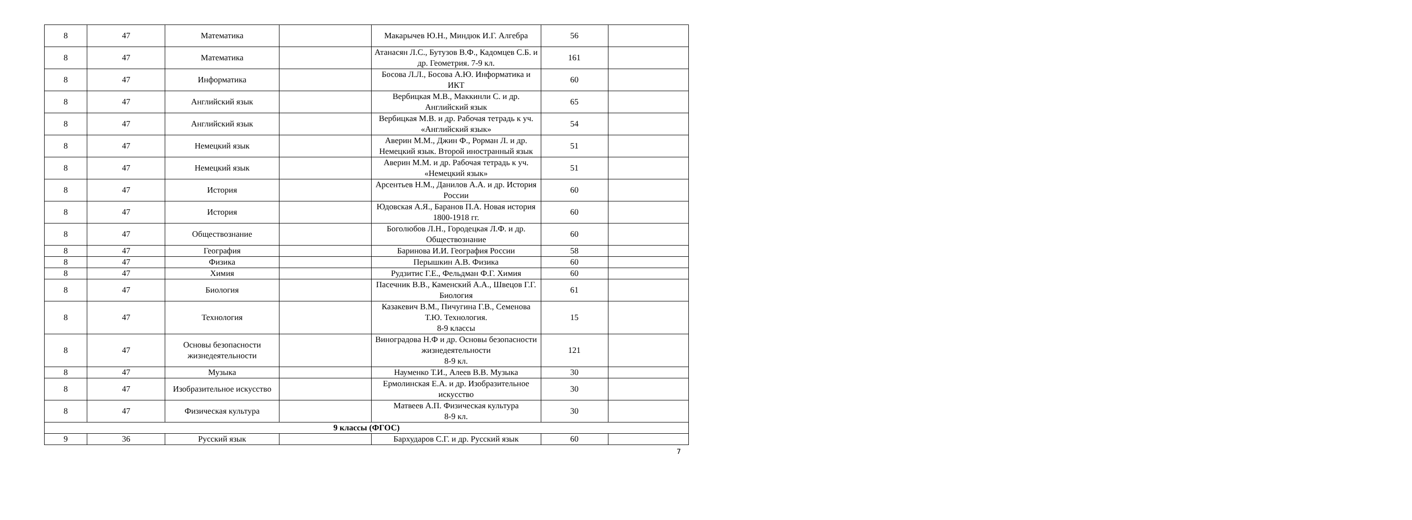| 8 | 47 | Математика | | Макарычев Ю.Н., Миндюк И.Г. Алгебра | 56 | |
| 8 | 47 | Математика | | Атанасян Л.С., Бутузов В.Ф., Кадомцев С.Б. и др. Геометрия. 7-9 кл. | 161 | |
| 8 | 47 | Информатика | | Босова Л.Л., Босова А.Ю. Информатика и ИКТ | 60 | |
| 8 | 47 | Английский язык | | Вербицкая М.В., Маккинли С. и др. Английский язык | 65 | |
| 8 | 47 | Английский язык | | Вербицкая М.В. и др. Рабочая тетрадь к уч. «Английский язык» | 54 | |
| 8 | 47 | Немецкий язык | | Аверин М.М., Джин Ф., Рорман Л. и др. Немецкий язык. Второй иностранный язык | 51 | |
| 8 | 47 | Немецкий язык | | Аверин М.М. и др. Рабочая тетрадь к уч. «Немецкий язык» | 51 | |
| 8 | 47 | История | | Арсентьев Н.М., Данилов А.А. и др. История России | 60 | |
| 8 | 47 | История | | Юдовская А.Я., Баранов П.А. Новая история 1800-1918 гг. | 60 | |
| 8 | 47 | Обществознание | | Боголюбов Л.Н., Городецкая Л.Ф. и др. Обществознание | 60 | |
| 8 | 47 | География | | Баринова И.И. География России | 58 | |
| 8 | 47 | Физика | | Перышкин А.В. Физика | 60 | |
| 8 | 47 | Химия | | Рудзитис Г.Е., Фельдман Ф.Г. Химия | 60 | |
| 8 | 47 | Биология | | Пасечник В.В., Каменский А.А., Швецов Г.Г. Биология | 61 | |
| 8 | 47 | Технология | | Казакевич В.М., Пичугина Г.В., Семенова Т.Ю. Технология. 8-9 классы | 15 | |
| 8 | 47 | Основы безопасности жизнедеятельности | | Виноградова Н.Ф и др. Основы безопасности жизнедеятельности 8-9 кл. | 121 | |
| 8 | 47 | Музыка | | Науменко Т.И., Алеев В.В. Музыка | 30 | |
| 8 | 47 | Изобразительное искусство | | Ермолинская Е.А. и др. Изобразительное искусство | 30 | |
| 8 | 47 | Физическая культура | | Матвеев А.П. Физическая культура 8-9 кл. | 30 | |
| 9 классы (ФГОС) | | | | | | |
| 9 | 36 | Русский язык | | Бархударов С.Г. и др. Русский язык | 60 | |
7